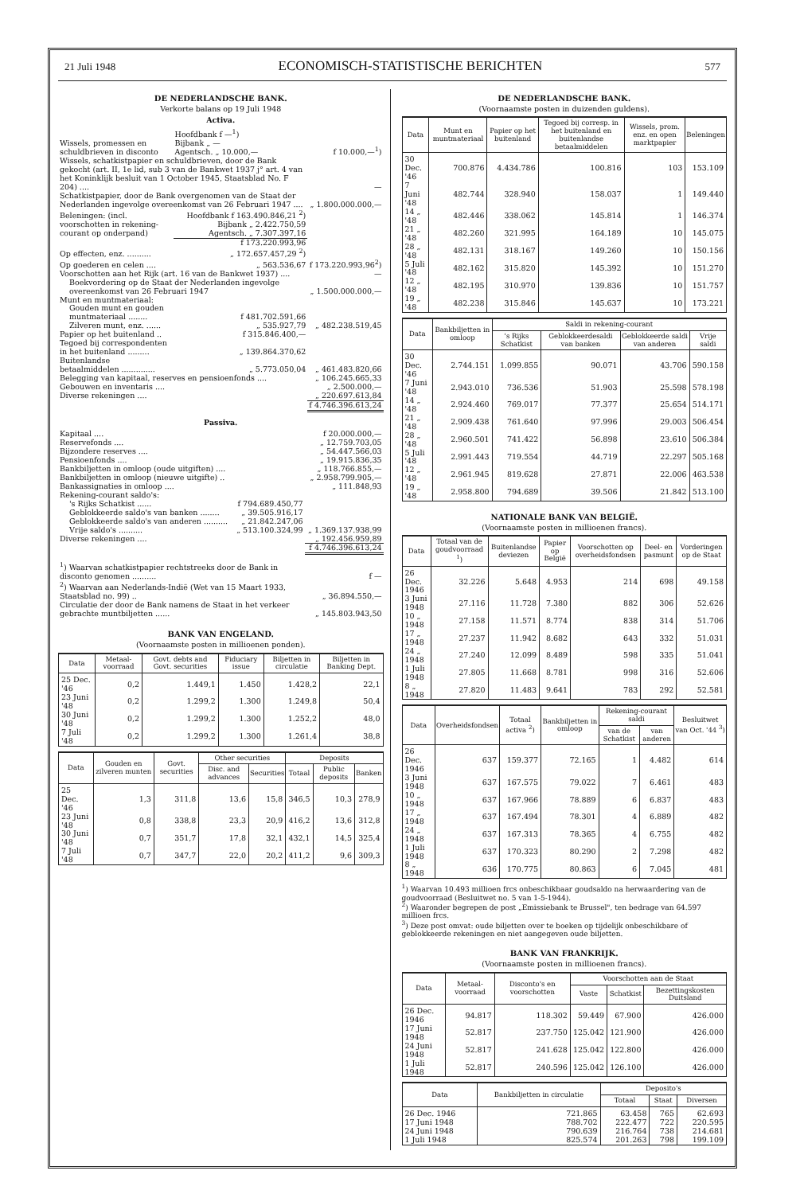21 Juli 1948 ECONOMISCH-STATISTISCHE BERICHTEN 577
DE NEDERLANDSCHE BANK.
Verkorte balans op 19 Juli 1948
Activa.
| Wissels, promessen en schuldbrieven in disconto | Hoofdbank f —<sup>1</sup>) Bijbank „ — Agentsch. „ 10.000,— | f 10.000,—<sup>1</sup>) |
| Wissels, schatkistpapier en schuldbrieven, door de Bank gekocht (art. II, 1e lid, sub 3 van de Bankwet 1937 j° art. 4 van het Koninklijk besluit van 1 October 1945, Staatsblad No. F 204) .... | | — |
| Schatkistpapier, door de Bank overgenomen van de Staat der Nederlanden ingevolge overeenkomst van 26 Februari 1947 .... | | „ 1.800.000.000,— |
| Beleningen: (incl. voorschotten in rekening-courant op onderpand) | Hoofdbank f 163.490.846,21 <sup>2</sup>) Bijbank „ 2.422.750,59 Agentsch. „ 7.307.397,16 | |
| | f 173.220.993,96 | |
| Op effecten, enz. .......... | „ 172.657.457,29 <sup>2</sup>) | |
| Op goederen en celen .... | „ 563.536,67 | f 173.220.993,96<sup>2</sup>) |
| Voorschotten aan het Rijk (art. 16 van de Bankwet 1937) .... | | — |
| Boekvordering op de Staat der Nederlanden ingevolge overeenkomst van 26 Februari 1947 | | „ 1.500.000.000,— |
| Munt en muntmateriaal: | | |
| Gouden munt en gouden muntmateriaal ........ | f 481.702.591,66 | |
| Zilveren munt, enz. ...... | „ 535.927,79 | „ 482.238.519,45 |
| Papier op het buitenland .. | f 315.846.400,— | |
| Tegoed bij correspondenten in het buitenland ......... | „ 139.864.370,62 | |
| Buitenlandse betaalmiddelen .............. | „ 5.773.050,04 | „ 461.483.820,66 |
| Belegging van kapitaal, reserves en pensioenfonds .... | | „ 106.245.665,33 |
| Gebouwen en inventaris .... | | „ 2.500.000,— |
| Diverse rekeningen .... | | „ 220.697.613,84 |
| | | f 4.746.396.613,24 |
Passiva.
| Kapitaal .... | | f 20.000.000,— |
| Reservefonds .... | | „ 12.759.703,05 |
| Bijzondere reserves .... | | „ 54.447.566,03 |
| Pensioenfonds .... | | „ 19.915.836,35 |
| Bankbiljetten in omloop (oude uitgiften) .... | | „ 118.766.855,— |
| Bankbiljetten in omloop (nieuwe uitgifte) .. | | „ 2.958.799.905,— |
| Bankassignaties in omloop .... | | „ 111.848,93 |
| Rekening-courant saldo's: | | |
| 's Rijks Schatkist ...... | f 794.689.450,77 | |
| Geblokkeerde saldo's van banken ........ | „ 39.505.916,17 | |
| Geblokkeerde saldo's van anderen .......... | „ 21.842.247,06 | |
| Vrije saldo's .......... | „ 513.100.324,99 | „ 1.369.137.938,99 |
| Diverse rekeningen .... | | „ 192.456.959,89 |
| | | f 4.746.396.613,24 |
| <sup>1</sup>) Waarvan schatkistpapier rechtstreeks door de Bank in disconto genomen .......... | f — |
| <sup>2</sup>) Waarvan aan Nederlands-Indië (Wet van 15 Maart 1933, Staatsblad no. 99) .. | „ 36.894.550,— |
| Circulatie der door de Bank namens de Staat in het verkeer gebrachte muntbiljetten ...... | „ 145.803.943,50 |
BANK VAN ENGELAND.
(Voornaamste posten in millioenen ponden).
| Data | Metaal-voorraad | Govt. debts and Govt. securities | Fiduciary issue | Biljetten in circulatie | Biljetten in Banking Dept. |
| --- | --- | --- | --- | --- | --- |
| 25 Dec. '46 | 0,2 | 1.449,1 | 1.450 | 1.428,2 | 22,1 |
| 23 Juni '48 | 0,2 | 1.299,2 | 1.300 | 1.249,8 | 50,4 |
| 30 Juni '48 | 0,2 | 1.299,2 | 1.300 | 1.252,2 | 48,0 |
| 7 Juli '48 | 0,2 | 1.299,2 | 1.300 | 1.261,4 | 38,8 |
| Data | Gouden en zilveren munten | Govt. securities | Other securities | | Deposits | | |
| --- | --- | --- | --- | --- | --- | --- | --- |
| | | | Disc. and advances | Securities | Totaal | Public deposits | Banken |
| 25 Dec. '46 | 1,3 | 311,8 | 13,6 | 15,8 | 346,5 | 10,3 | 278,9 |
| 23 Juni '48 | 0,8 | 338,8 | 23,3 | 20,9 | 416,2 | 13,6 | 312,8 |
| 30 Juni '48 | 0,7 | 351,7 | 17,8 | 32,1 | 432,1 | 14,5 | 325,4 |
| 7 Juli '48 | 0,7 | 347,7 | 22,0 | 20,2 | 411,2 | 9,6 | 309,3 |
DE NEDERLANDSCHE BANK.
(Voornaamste posten in duizenden guldens).
| Data | Munt en muntmateriaal | Papier op het buitenland | Tegoed bij corresp. in het buitenland en buitenlandse betaalmiddelen | Wissels, prom. enz. en open marktpapier | Beleningen |
| --- | --- | --- | --- | --- | --- |
| 30 Dec. '46 | 700.876 | 4.434.786 | 100.816 | 103 | 153.109 |
| 7 Juni '48 | 482.744 | 328.940 | 158.037 | 1 | 149.440 |
| 14 „ '48 | 482.446 | 338.062 | 145.814 | 1 | 146.374 |
| 21 „ '48 | 482.260 | 321.995 | 164.189 | 10 | 145.075 |
| 28 „ '48 | 482.131 | 318.167 | 149.260 | 10 | 150.156 |
| 5 Juli '48 | 482.162 | 315.820 | 145.392 | 10 | 151.270 |
| 12 „ '48 | 482.195 | 310.970 | 139.836 | 10 | 151.757 |
| 19 „ '48 | 482.238 | 315.846 | 145.637 | 10 | 173.221 |
| Data | Bankbiljetten in omloop | Saldi in rekening-courant | | | |
| --- | --- | --- | --- | --- | --- |
| | | 's Rijks Schatkist | Geblokkeerdesaldi van banken | Geblokkeerde saldi van anderen | Vrije saldi |
| 30 Dec. '46 | 2.744.151 | 1.099.855 | 90.071 | 43.706 | 590.158 |
| 7 Juni '48 | 2.943.010 | 736.536 | 51.903 | 25.598 | 578.198 |
| 14 „ '48 | 2.924.460 | 769.017 | 77.377 | 25.654 | 514.171 |
| 21 „ '48 | 2.909.438 | 761.640 | 97.996 | 29.003 | 506.454 |
| 28 „ '48 | 2.960.501 | 741.422 | 56.898 | 23.610 | 506.384 |
| 5 Juli '48 | 2.991.443 | 719.554 | 44.719 | 22.297 | 505.168 |
| 12 „ '48 | 2.961.945 | 819.628 | 27.871 | 22.006 | 463.538 |
| 19 „ '48 | 2.958.800 | 794.689 | 39.506 | 21.842 | 513.100 |
NATIONALE BANK VAN BELGIË.
(Voornaamste posten in millioenen francs).
| Data | Totaal van de goudvoorraad <sup>1</sup>) | Buitenlandse deviezen | Papier op België | Voorschotten op overheidsfondsen | Deel- en pasmunt | Vorderingen op de Staat |
| --- | --- | --- | --- | --- | --- | --- |
| 26 Dec. 1946 | 32.226 | 5.648 | 4.953 | 214 | 698 | 49.158 |
| 3 Juni 1948 | 27.116 | 11.728 | 7.380 | 882 | 306 | 52.626 |
| 10 „ 1948 | 27.158 | 11.571 | 8.774 | 838 | 314 | 51.706 |
| 17 „ 1948 | 27.237 | 11.942 | 8.682 | 643 | 332 | 51.031 |
| 24 „ 1948 | 27.240 | 12.099 | 8.489 | 598 | 335 | 51.041 |
| 1 Juli 1948 | 27.805 | 11.668 | 8.781 | 998 | 316 | 52.606 |
| 8 „ 1948 | 27.820 | 11.483 | 9.641 | 783 | 292 | 52.581 |
| Data | Overheidsfondsen | Totaal activa <sup>2</sup>) | Bankbiljetten in omloop | Rekening-courant saldi | | Besluitwet van Oct. '44 <sup>3</sup>) |
| --- | --- | --- | --- | --- | --- | --- |
| | | | | van de Schatkist | van anderen | |
| 26 Dec. 1946 | 637 | 159.377 | 72.165 | 1 | 4.482 | 614 |
| 3 Juni 1948 | 637 | 167.575 | 79.022 | 7 | 6.461 | 483 |
| 10 „ 1948 | 637 | 167.966 | 78.889 | 6 | 6.837 | 483 |
| 17 „ 1948 | 637 | 167.494 | 78.301 | 4 | 6.889 | 482 |
| 24 „ 1948 | 637 | 167.313 | 78.365 | 4 | 6.755 | 482 |
| 1 Juli 1948 | 637 | 170.323 | 80.290 | 2 | 7.298 | 482 |
| 8 „ 1948 | 636 | 170.775 | 80.863 | 6 | 7.045 | 481 |
<sup>1</sup>) Waarvan 10.493 millioen frcs onbeschikbaar goudsaldo na herwaardering van de goudvoorraad (Besluitwet no. 5 van 1-5-1944).
<sup>2</sup>) Waaronder begrepen de post „Emissiebank te Brussel", ten bedrage van 64.597 millioen frcs.
<sup>3</sup>) Deze post omvat: oude biljetten over te boeken op tijdelijk onbeschikbare of geblokkeerde rekeningen en niet aangegeven oude biljetten.
BANK VAN FRANKRIJK.
(Voornaamste posten in millioenen francs).
| Data | Metaal-voorraad | Disconto's en voorschotten | Voorschotten aan de Staat | | |
| --- | --- | --- | --- | --- | --- |
| | | | Vaste | Schatkist | Bezettingskosten Duitsland |
| 26 Dec. 1946 | 94.817 | 118.302 | 59.449 | 67.900 | 426.000 |
| 17 Juni 1948 | 52.817 | 237.750 | 125.042 | 121.900 | 426.000 |
| 24 Juni 1948 | 52.817 | 241.628 | 125.042 | 122.800 | 426.000 |
| 1 Juli 1948 | 52.817 | 240.596 | 125.042 | 126.100 | 426.000 |
| Data | Bankbiljetten in circulatie | Deposito's | | |
| --- | --- | --- | --- | --- |
| | | Totaal | Staat | Diversen |
| 26 Dec. 1946 | 721.865 | 63.458 | 765 | 62.693 |
| 17 Juni 1948 | 788.702 | 222.477 | 722 | 220.595 |
| 24 Juni 1948 | 790.639 | 216.764 | 738 | 214.681 |
| 1 Juli 1948 | 825.574 | 201.263 | 798 | 199.109 |